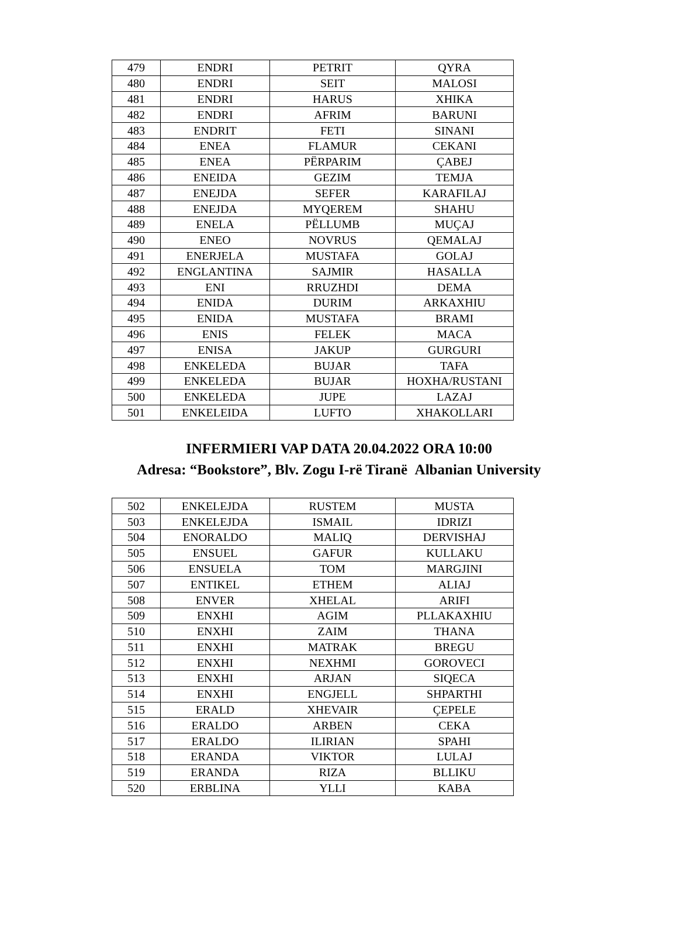| 479 | ENDRI | PETRIT | QYRA |
| 480 | ENDRI | SEIT | MALOSI |
| 481 | ENDRI | HARUS | XHIKA |
| 482 | ENDRI | AFRIM | BARUNI |
| 483 | ENDRIT | FETI | SINANI |
| 484 | ENEA | FLAMUR | CEKANI |
| 485 | ENEA | PËRPARIM | ÇABEJ |
| 486 | ENEIDA | GEZIM | TEMJA |
| 487 | ENEJDA | SEFER | KARAFILAJ |
| 488 | ENEJDA | MYQEREM | SHAHU |
| 489 | ENELA | PËLLUMB | MUÇAJ |
| 490 | ENEO | NOVRUS | QEMALAJ |
| 491 | ENERJELA | MUSTAFA | GOLAJ |
| 492 | ENGLANTINA | SAJMIR | HASALLA |
| 493 | ENI | RRUZHDI | DEMA |
| 494 | ENIDA | DURIM | ARKAXHIU |
| 495 | ENIDA | MUSTAFA | BRAMI |
| 496 | ENIS | FELEK | MACA |
| 497 | ENISA | JAKUP | GURGURI |
| 498 | ENKELEDA | BUJAR | TAFA |
| 499 | ENKELEDA | BUJAR | HOXHA/RUSTANI |
| 500 | ENKELEDA | JUPE | LAZAJ |
| 501 | ENKELEIDA | LUFTO | XHAKOLLARI |
INFERMIERI VAP DATA 20.04.2022 ORA 10:00
Adresa: “Bookstore”, Blv. Zogu I-rë Tiranë Albanian University
| 502 | ENKELEJDA | RUSTEM | MUSTA |
| 503 | ENKELEJDA | ISMAIL | IDRIZI |
| 504 | ENORALDO | MALIQ | DERVISHAJ |
| 505 | ENSUEL | GAFUR | KULLAKU |
| 506 | ENSUELA | TOM | MARGJINI |
| 507 | ENTIKEL | ETHEM | ALIAJ |
| 508 | ENVER | XHELAL | ARIFI |
| 509 | ENXHI | AGIM | PLLAKAXHIU |
| 510 | ENXHI | ZAIM | THANA |
| 511 | ENXHI | MATRAK | BREGU |
| 512 | ENXHI | NEXHMI | GOROVECI |
| 513 | ENXHI | ARJAN | SIQECA |
| 514 | ENXHI | ENGJELL | SHPARTHI |
| 515 | ERALD | XHEVAIR | ÇEPELE |
| 516 | ERALDO | ARBEN | CEKA |
| 517 | ERALDO | ILIRIAN | SPAHI |
| 518 | ERANDA | VIKTOR | LULAJ |
| 519 | ERANDA | RIZA | BLLIKU |
| 520 | ERBLINA | YLLI | KABA |